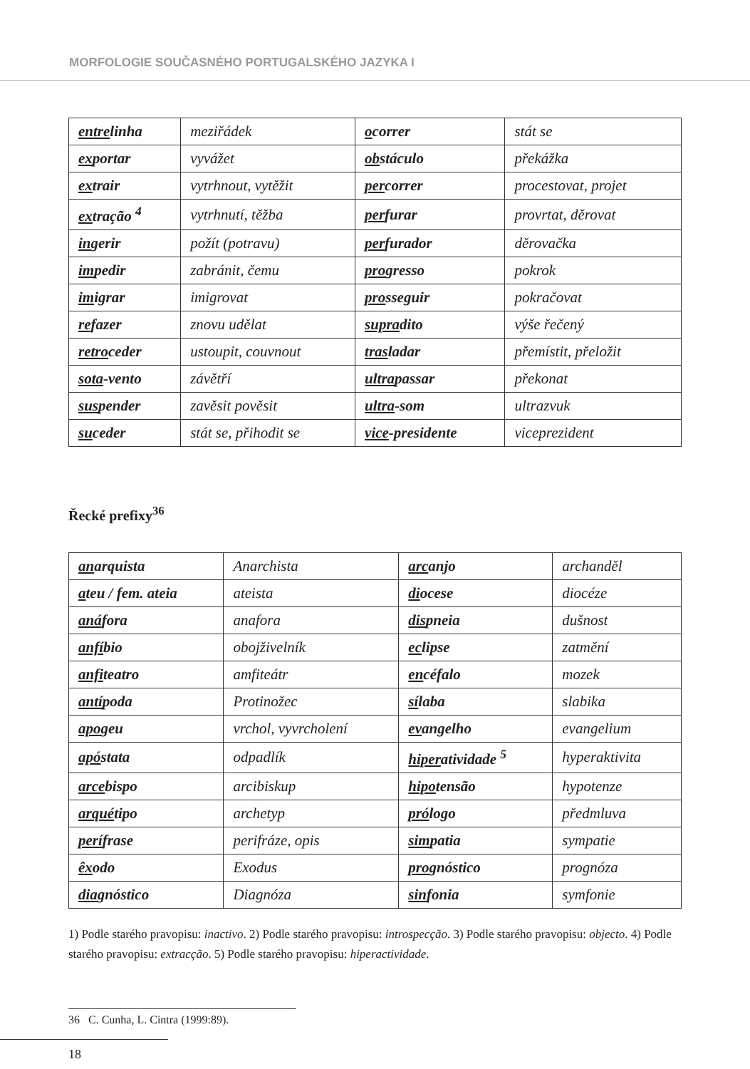MORFOLOGIE SOUČASNÉHO PORTUGALSKÉHO JAZYKA I
| entre linha | meziřádek | o correr | stát se |
| ex portar | vyvážet | ob stáculo | překážka |
| ex trair | vytrhnout, vytěžit | per correr | procestovat, projet |
| ex tração <sup>4</sup> | vytrhnutí, těžba | per furar | provrtat, děrovat |
| in gerir | požít (potravu) | per furador | děrovačka |
| im pedir | zabránit, čemu | pro gresso | pokrok |
| im igrar | imigrovat | pro sseguir | pokračovat |
| re fazer | znovu udělat | supra dito | výše řečený |
| retro ceder | ustoupit, couvnout | tras ladar | přemístit, přeložit |
| sota -vento | závětří | ultra passar | překonat |
| sus pender | zavěsit pověsit | ultra -som | ultrazvuk |
| su ceder | stát se, přihodit se | vice -presidente | viceprezident |
Řecké prefixy<sup>36</sup>
| an arquista | Anarchista | arc anjo | archanděl |
| a teu / fem. ateia | ateista | di ocese | diocéze |
| aná fora | anafora | dis pneia | dušnost |
| anfí bio | obojživelník | ec lipse | zatmění |
| anfi teatro | amfiteátr | en céfalo | mozek |
| antí poda | Protinožec | sí laba | slabika |
| apo geu | vrchol, vyvrcholení | ev angelho | evangelium |
| apó stata | odpadlík | hiper atividade <sup>5</sup> | hyperaktivita |
| arce bispo | arcibiskup | hipo tensão | hypotenze |
| arqué tipo | archetyp | pró logo | předmluva |
| perí frase | perifráze, opis | sim patia | sympatie |
| êx odo | Exodus | pro gnóstico | prognóza |
| dia gnóstico | Diagnóza | sin fonia | symfonie |
1) Podle starého pravopisu: inactivo. 2) Podle starého pravopisu: introspecção. 3) Podle starého pravopisu: objecto. 4) Podle starého pravopisu: extracção. 5) Podle starého pravopisu: hiperactividade.
36 C. Cunha, L. Cintra (1999:89).
18